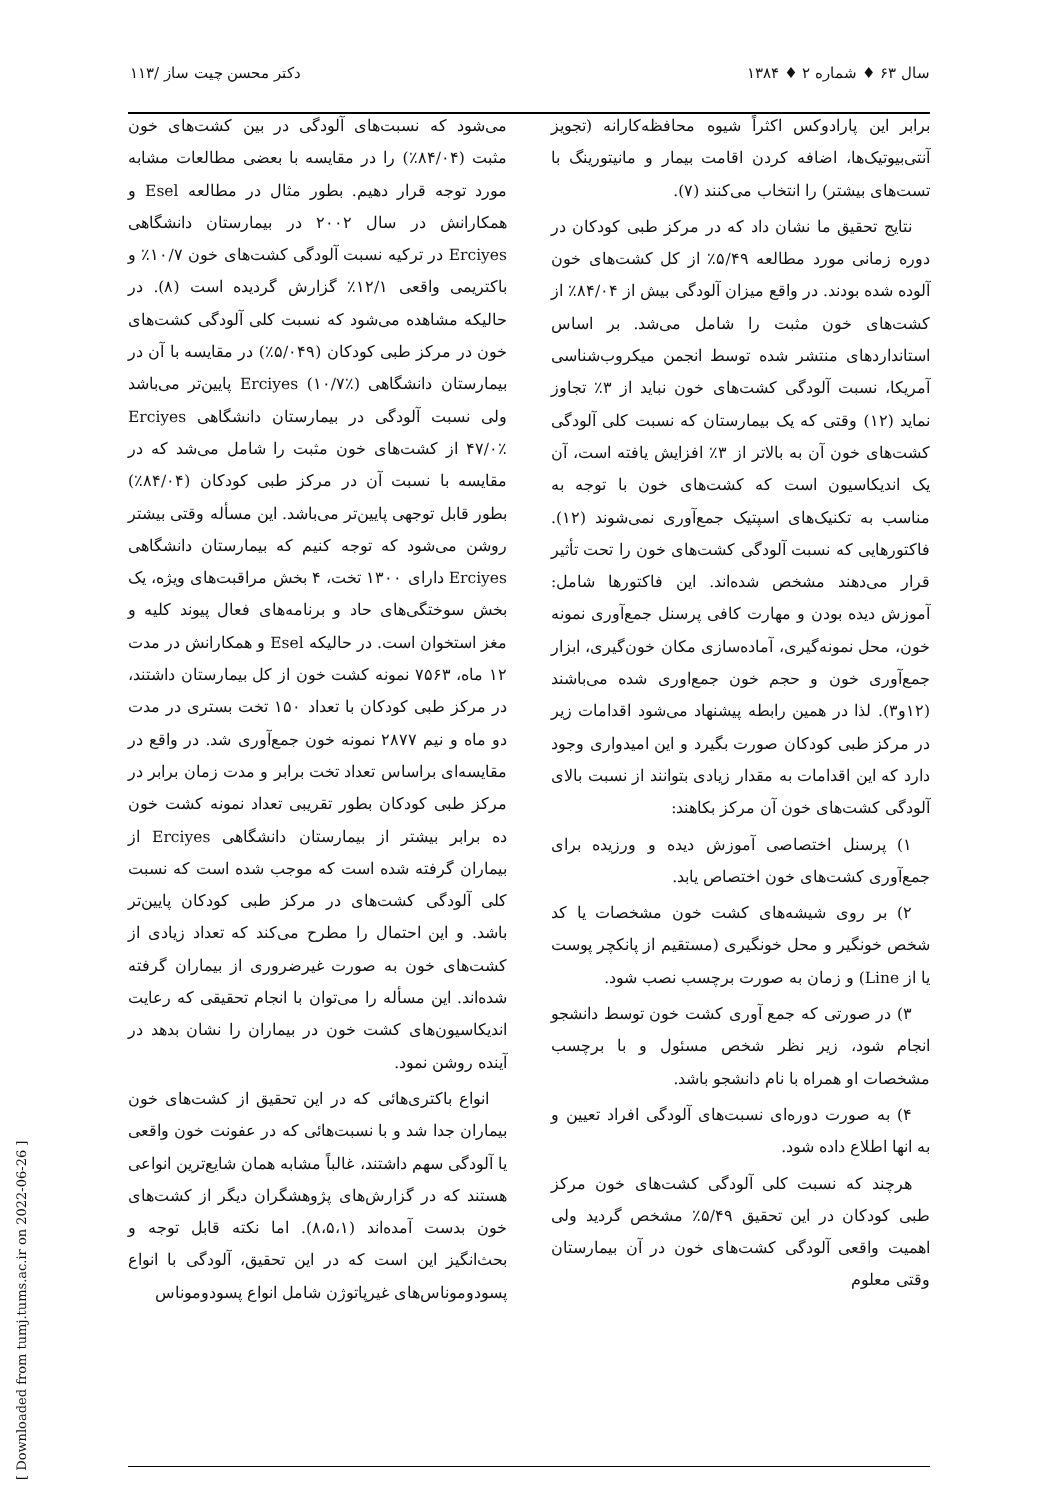سال ۶۳ ♦ شماره ۲ ♦ ۱۳۸۴ دکتر محسن چیت ساز /۱۱۳
برابر این پارادوکس اکثراً شیوه محافظه‌کارانه (تجویز آنتی‌بیوتیک‌ها، اضافه کردن اقامت بیمار و مانیتورینگ با تست‌های بیشتر) را انتخاب می‌کنند (۷).
نتایج تحقیق ما نشان داد که در مرکز طبی کودکان در دوره زمانی مورد مطالعه ۵/۴۹٪ از کل کشت‌های خون آلوده شده بودند. در واقع میزان آلودگی بیش از ۸۴/۰۴٪ از کشت‌های خون مثبت را شامل می‌شد. بر اساس استانداردهای منتشر شده توسط انجمن میکروب‌شناسی آمریکا، نسبت آلودگی کشت‌های خون نباید از ۳٪ تجاوز نماید (۱۲) وقتی که یک بیمارستان که نسبت کلی آلودگی کشت‌های خون آن به بالاتر از ۳٪ افزایش یافته است، آن یک اندیکاسیون است که کشت‌های خون با توجه به مناسب به تکنیک‌های اسپتیک جمع‌آوری نمی‌شوند (۱۲). فاکتورهایی که نسبت آلودگی کشت‌های خون را تحت تأثیر قرار می‌دهند مشخص شده‌اند. این فاکتورها شامل: آموزش دیده بودن و مهارت کافی پرسنل جمع‌آوری نمونه خون، محل نمونه‌گیری، آماده‌سازی مکان خون‌گیری، ابزار جمع‌آوری خون و حجم خون جمع‌اوری شده می‌باشند (۱۲و۳). لذا در همین رابطه پیشنهاد می‌شود اقدامات زیر در مرکز طبی کودکان صورت بگیرد و این امیدواری وجود دارد که این اقدامات به مقدار زیادی بتوانند از نسبت بالای آلودگی کشت‌های خون آن مرکز بکاهند:
۱) پرسنل اختصاصی آموزش دیده و ورزیده برای جمع‌آوری کشت‌های خون اختصاص یابد.
۲) بر روی شیشه‌های کشت خون مشخصات یا کد شخص خونگیر و محل خونگیری (مستقیم از پانکچر پوست یا از Line) و زمان به صورت برچسب نصب شود.
۳) در صورتی که جمع آوری کشت خون توسط دانشجو انجام شود، زیر نظر شخص مسئول و با برچسب مشخصات او همراه با نام دانشجو باشد.
۴) به صورت دوره‌ای نسبت‌های آلودگی افراد تعیین و به انها اطلاع داده شود.
هرچند که نسبت کلی آلودگی کشت‌های خون مرکز طبی کودکان در این تحقیق ۵/۴۹٪ مشخص گردید ولی اهمیت واقعی آلودگی کشت‌های خون در آن بیمارستان وقتی معلوم
می‌شود که نسبت‌های آلودگی در بین کشت‌های خون مثبت (۸۴/۰۴٪) را در مقایسه با بعضی مطالعات مشابه مورد توجه قرار دهیم. بطور مثال در مطالعه Esel و همکارانش در سال ۲۰۰۲ در بیمارستان دانشگاهی Erciyes در ترکیه نسبت آلودگی کشت‌های خون ۱۰/۷٪ و باکتریمی واقعی ۱۲/۱٪ گزارش گردیده است (۸). در حالیکه مشاهده می‌شود که نسبت کلی آلودگی کشت‌های خون در مرکز طبی کودکان (۵/۰۴۹٪) در مقایسه با آن در بیمارستان دانشگاهی Erciyes (۱۰/۷٪) پایین‌تر می‌باشد ولی نسبت آلودگی در بیمارستان دانشگاهی Erciyes ۴۷/۰٪ از کشت‌های خون مثبت را شامل می‌شد که در مقایسه با نسبت آن در مرکز طبی کودکان (۸۴/۰۴٪) بطور قابل توجهی پایین‌تر می‌باشد. این مسأله وقتی بیشتر روشن می‌شود که توجه کنیم که بیمارستان دانشگاهی Erciyes دارای ۱۳۰۰ تخت، ۴ بخش مراقبت‌های ویژه، یک بخش سوختگی‌های حاد و برنامه‌های فعال پیوند کلیه و مغز استخوان است. در حالیکه Esel و همکارانش در مدت ۱۲ ماه، ۷۵۶۳ نمونه کشت خون از کل بیمارستان داشتند، در مرکز طبی کودکان با تعداد ۱۵۰ تخت بستری در مدت دو ماه و نیم ۲۸۷۷ نمونه خون جمع‌آوری شد. در واقع در مقایسه‌ای براساس تعداد تخت برابر و مدت زمان برابر در مرکز طبی کودکان بطور تقریبی تعداد نمونه کشت خون ده برابر بیشتر از بیمارستان دانشگاهی Erciyes از بیماران گرفته شده است که موجب شده است که نسبت کلی آلودگی کشت‌های در مرکز طبی کودکان پایین‌تر باشد. و این احتمال را مطرح می‌کند که تعداد زیادی از کشت‌های خون به صورت غیرضروری از بیماران گرفته شده‌اند. این مسأله را می‌توان با انجام تحقیقی که رعایت اندیکاسیون‌های کشت خون در بیماران را نشان بدهد در آینده روشن نمود.
انواع باکتری‌هائی که در این تحقیق از کشت‌های خون بیماران جدا شد و با نسبت‌هائی که در عفونت خون واقعی یا آلودگی سهم داشتند، غالباً مشابه همان شایع‌ترین انواعی هستند که در گزارش‌های پژوهشگران دیگر از کشت‌های خون بدست آمده‌اند (۸،۵،۱). اما نکته قابل توجه و بحث‌انگیز این است که در این تحقیق، آلودگی با انواع پسودوموناس‌های غیرپاتوژن شامل انواع پسودوموناس
[ Downloaded from tumj.tums.ac.ir on 2022-06-26 ]